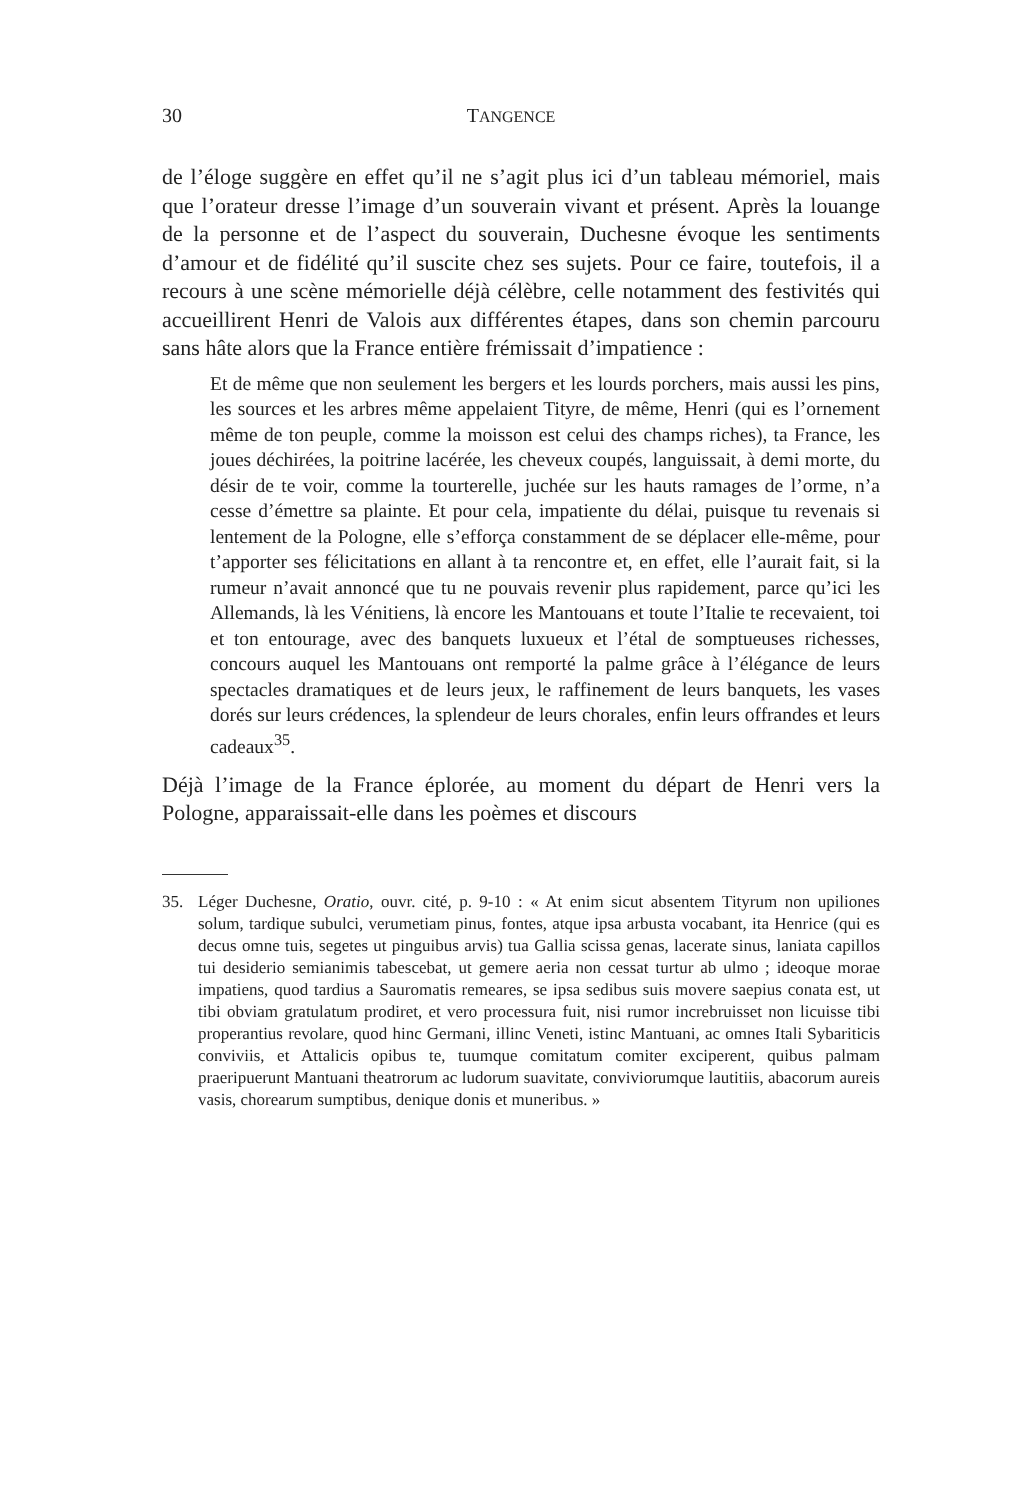30 TANGENCE
de l’éloge suggère en effet qu’il ne s’agit plus ici d’un tableau mémoriel, mais que l’orateur dresse l’image d’un souverain vivant et présent. Après la louange de la personne et de l’aspect du souverain, Duchesne évoque les sentiments d’amour et de fidélité qu’il suscite chez ses sujets. Pour ce faire, toutefois, il a recours à une scène mémorielle déjà célèbre, celle notamment des festivités qui accueillirent Henri de Valois aux différentes étapes, dans son chemin parcouru sans hâte alors que la France entière frémissait d’impatience :
Et de même que non seulement les bergers et les lourds porchers, mais aussi les pins, les sources et les arbres même appelaient Tityre, de même, Henri (qui es l’ornement même de ton peuple, comme la moisson est celui des champs riches), ta France, les joues déchirées, la poitrine lacérée, les cheveux coupés, languissait, à demi morte, du désir de te voir, comme la tourterelle, juchée sur les hauts ramages de l’orme, n’a cesse d’émettre sa plainte. Et pour cela, impatiente du délai, puisque tu revenais si lentement de la Pologne, elle s’efforça constamment de se déplacer elle-même, pour t’apporter ses félicitations en allant à ta rencontre et, en effet, elle l’aurait fait, si la rumeur n’avait annoncé que tu ne pouvais revenir plus rapidement, parce qu’ici les Allemands, là les Vénitiens, là encore les Mantouans et toute l’Italie te recevaient, toi et ton entourage, avec des banquets luxueux et l’étal de somptueuses richesses, concours auquel les Mantouans ont remporté la palme grâce à l’élégance de leurs spectacles dramatiques et de leurs jeux, le raffinement de leurs banquets, les vases dorés sur leurs crédences, la splendeur de leurs chorales, enfin leurs offrandes et leurs cadeaux<sup>35</sup>.
Déjà l’image de la France éplorée, au moment du départ de Henri vers la Pologne, apparaissait-elle dans les poèmes et discours
35. Léger Duchesne, Oratio, ouvr. cité, p. 9-10 : « At enim sicut absentem Tityrum non upiliones solum, tardique subulci, verumetiam pinus, fontes, atque ipsa arbusta vocabant, ita Henrice (qui es decus omne tuis, segetes ut pinguibus arvis) tua Gallia scissa genas, lacerate sinus, laniata capillos tui desiderio semianimis tabescebat, ut gemere aeria non cessat turtur ab ulmo ; ideoque morae impatiens, quod tardius a Sauromatis remeares, se ipsa sedibus suis movere saepius conata est, ut tibi obviam gratulatum prodiret, et vero processura fuit, nisi rumor increbruisset non licuisse tibi properantius revolare, quod hinc Germani, illinc Veneti, istinc Mantuani, ac omnes Itali Sybariticis conviviis, et Attalicis opibus te, tuumque comitatum comiter exciperent, quibus palmam praeripuerunt Mantuani theatrorum ac ludorum suavitate, conviviorumque lautitiis, abacorum aureis vasis, chorearum sumptibus, denique donis et muneribus. »